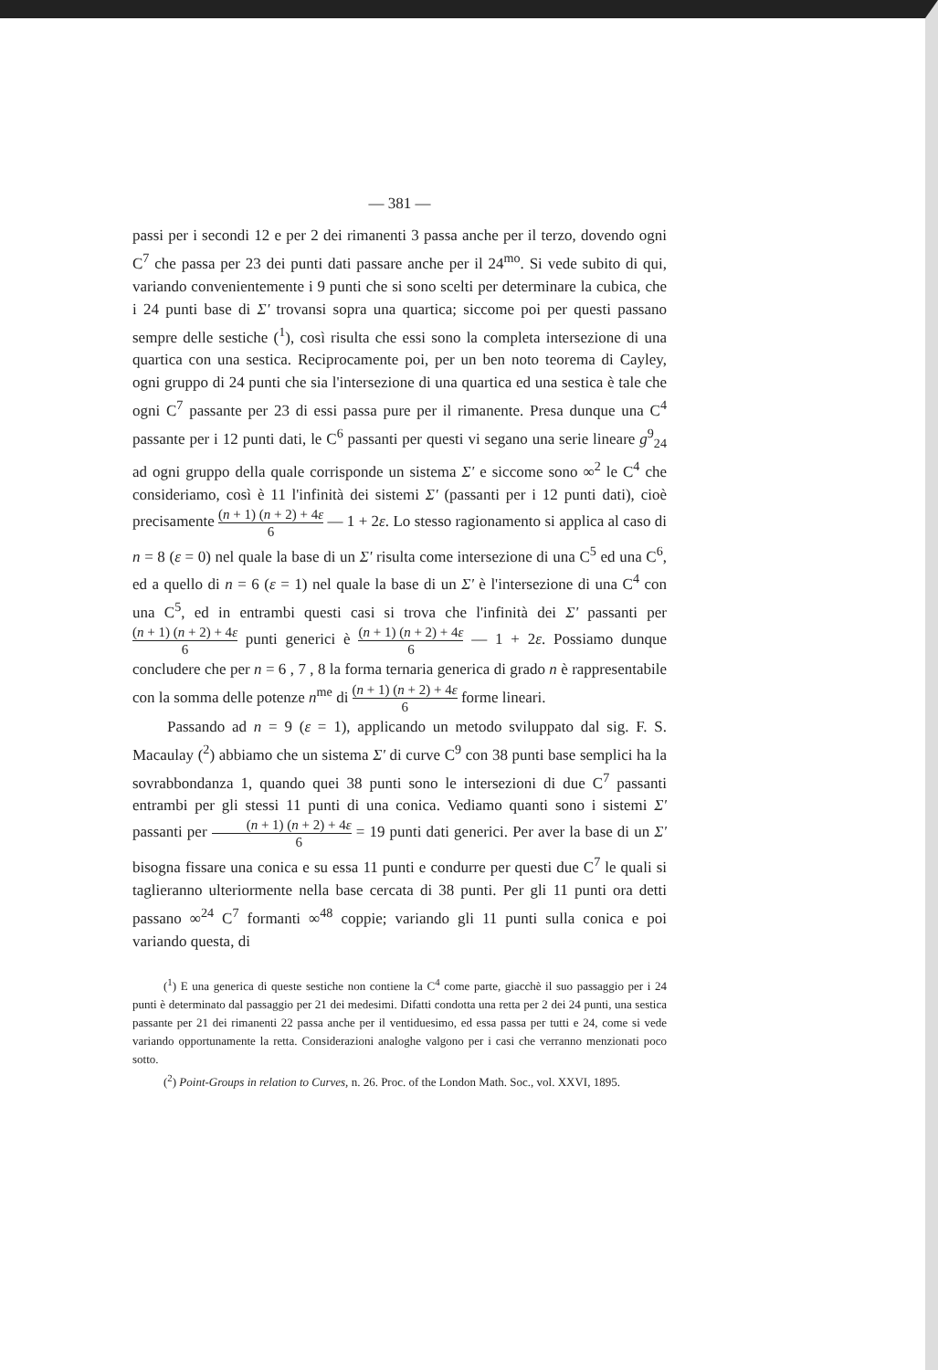— 381 —
passi per i secondi 12 e per 2 dei rimanenti 3 passa anche per il terzo, dovendo ogni C<sup>7</sup> che passa per 23 dei punti dati passare anche per il 24<sup>mo</sup>. Si vede subito di qui, variando convenientemente i 9 punti che si sono scelti per determinare la cubica, che i 24 punti base di Σ' trovansi sopra una quartica; siccome poi per questi passano sempre delle sestiche (<sup>1</sup>), così risulta che essi sono la completa intersezione di una quartica con una sestica. Reciprocamente poi, per un ben noto teorema di Cayley, ogni gruppo di 24 punti che sia l'intersezione di una quartica ed una sestica è tale che ogni C<sup>7</sup> passante per 23 di essi passa pure per il rimanente. Presa dunque una C<sup>4</sup> passante per i 12 punti dati, le C<sup>6</sup> passanti per questi vi segano una serie lineare g<sup>9</sup><sub>24</sub> ad ogni gruppo della quale corrisponde un sistema Σ' e siccome sono ∞<sup>2</sup> le C<sup>4</sup> che consideriamo, così è 11 l'infinità dei sistemi Σ' (passanti per i 12 punti dati), cioè precisamente (n + 1) (n + 2) + 4ε 6 — 1 + 2ε. Lo stesso ragionamento si applica al caso di n = 8 (ε = 0) nel quale la base di un Σ' risulta come intersezione di una C<sup>5</sup> ed una C<sup>6</sup>, ed a quello di n = 6 (ε = 1) nel quale la base di un Σ' è l'intersezione di una C<sup>4</sup> con una C<sup>5</sup>, ed in entrambi questi casi si trova che l'infinità dei Σ' passanti per (n + 1) (n + 2) + 4ε 6 punti generici è (n + 1) (n + 2) + 4ε 6 — 1 + 2ε. Possiamo dunque concludere che per n = 6 , 7 , 8 la forma ternaria generica di grado n è rappresentabile con la somma delle potenze n<sup>me</sup> di (n + 1) (n + 2) + 4ε 6 forme lineari.
Passando ad n = 9 (ε = 1), applicando un metodo sviluppato dal sig. F. S. Macaulay (<sup>2</sup>) abbiamo che un sistema Σ' di curve C<sup>9</sup> con 38 punti base semplici ha la sovrabbondanza 1, quando quei 38 punti sono le intersezioni di due C<sup>7</sup> passanti entrambi per gli stessi 11 punti di una conica. Vediamo quanti sono i sistemi Σ' passanti per (n + 1) (n + 2) + 4ε 6 = 19 punti dati generici. Per aver la base di un Σ' bisogna fissare una conica e su essa 11 punti e condurre per questi due C<sup>7</sup> le quali si taglieranno ulteriormente nella base cercata di 38 punti. Per gli 11 punti ora detti passano ∞<sup>24</sup> C<sup>7</sup> formanti ∞<sup>48</sup> coppie; variando gli 11 punti sulla conica e poi variando questa, di
(<sup>1</sup>) E una generica di queste sestiche non contiene la C<sup>4</sup> come parte, giacchè il suo passaggio per i 24 punti è determinato dal passaggio per 21 dei medesimi. Difatti condotta una retta per 2 dei 24 punti, una sestica passante per 21 dei rimanenti 22 passa anche per il ventiduesimo, ed essa passa per tutti e 24, come si vede variando opportunamente la retta. Considerazioni analoghe valgono per i casi che verranno menzionati poco sotto.
(<sup>2</sup>) Point-Groups in relation to Curves, n. 26. Proc. of the London Math. Soc., vol. XXVI, 1895.